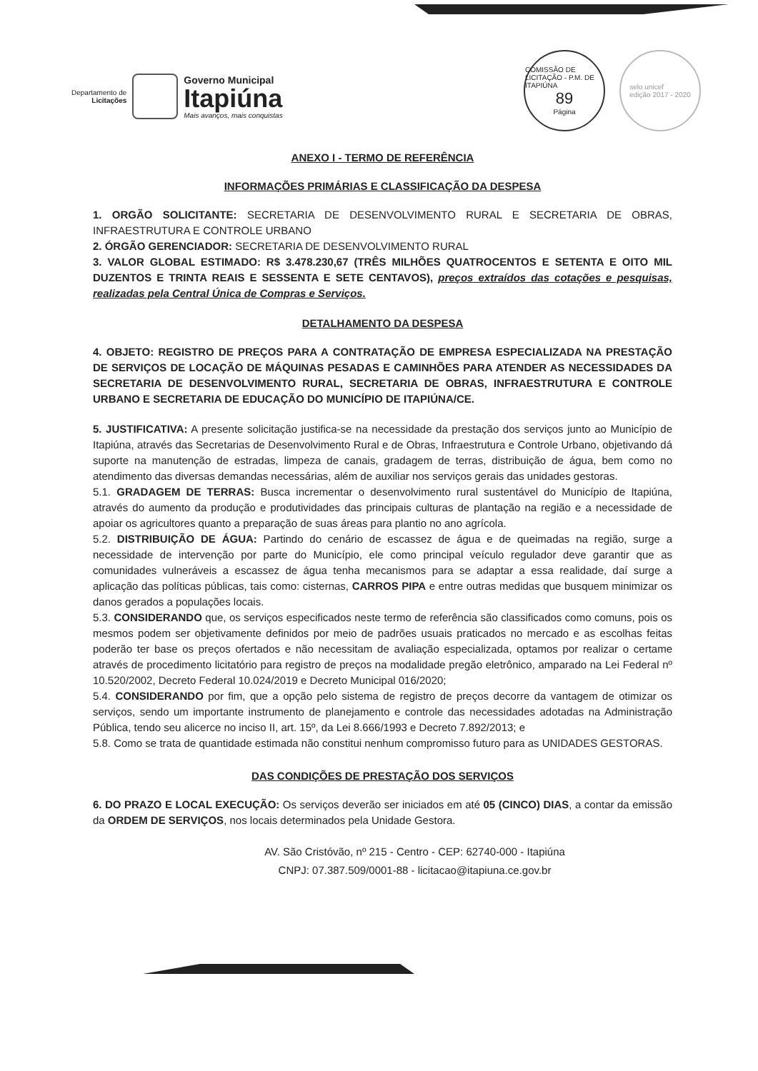Departamento de
Licitações
Governo Municipal
Itapiúna
Mais avanços, mais conquistas
COMISSÃO DE LICITAÇÃO - P.M. DE ITAPIÚNA
89
Página
selo unicef
edição 2017 - 2020
ANEXO I - TERMO DE REFERÊNCIA
INFORMAÇÕES PRIMÁRIAS E CLASSIFICAÇÃO DA DESPESA
1. ORGÃO SOLICITANTE: SECRETARIA DE DESENVOLVIMENTO RURAL E SECRETARIA DE OBRAS, INFRAESTRUTURA E CONTROLE URBANO
2. ÓRGÃO GERENCIADOR: SECRETARIA DE DESENVOLVIMENTO RURAL
3. VALOR GLOBAL ESTIMADO: R$ 3.478.230,67 (TRÊS MILHÕES QUATROCENTOS E SETENTA E OITO MIL DUZENTOS E TRINTA REAIS E SESSENTA E SETE CENTAVOS), preços extraídos das cotações e pesquisas, realizadas pela Central Única de Compras e Serviços.
DETALHAMENTO DA DESPESA
4. OBJETO: REGISTRO DE PREÇOS PARA A CONTRATAÇÃO DE EMPRESA ESPECIALIZADA NA PRESTAÇÃO DE SERVIÇOS DE LOCAÇÃO DE MÁQUINAS PESADAS E CAMINHÕES PARA ATENDER AS NECESSIDADES DA SECRETARIA DE DESENVOLVIMENTO RURAL, SECRETARIA DE OBRAS, INFRAESTRUTURA E CONTROLE URBANO E SECRETARIA DE EDUCAÇÃO DO MUNICÍPIO DE ITAPIÚNA/CE.
5. JUSTIFICATIVA: A presente solicitação justifica-se na necessidade da prestação dos serviços junto ao Município de Itapiúna, através das Secretarias de Desenvolvimento Rural e de Obras, Infraestrutura e Controle Urbano, objetivando dá suporte na manutenção de estradas, limpeza de canais, gradagem de terras, distribuição de água, bem como no atendimento das diversas demandas necessárias, além de auxiliar nos serviços gerais das unidades gestoras.
5.1. GRADAGEM DE TERRAS: Busca incrementar o desenvolvimento rural sustentável do Município de Itapiúna, através do aumento da produção e produtividades das principais culturas de plantação na região e a necessidade de apoiar os agricultores quanto a preparação de suas áreas para plantio no ano agrícola.
5.2. DISTRIBUIÇÃO DE ÁGUA: Partindo do cenário de escassez de água e de queimadas na região, surge a necessidade de intervenção por parte do Município, ele como principal veículo regulador deve garantir que as comunidades vulneráveis a escassez de água tenha mecanismos para se adaptar a essa realidade, daí surge a aplicação das políticas públicas, tais como: cisternas, CARROS PIPA e entre outras medidas que busquem minimizar os danos gerados a populações locais.
5.3. CONSIDERANDO que, os serviços especificados neste termo de referência são classificados como comuns, pois os mesmos podem ser objetivamente definidos por meio de padrões usuais praticados no mercado e as escolhas feitas poderão ter base os preços ofertados e não necessitam de avaliação especializada, optamos por realizar o certame através de procedimento licitatório para registro de preços na modalidade pregão eletrônico, amparado na Lei Federal nº 10.520/2002, Decreto Federal 10.024/2019 e Decreto Municipal 016/2020;
5.4. CONSIDERANDO por fim, que a opção pelo sistema de registro de preços decorre da vantagem de otimizar os serviços, sendo um importante instrumento de planejamento e controle das necessidades adotadas na Administração Pública, tendo seu alicerce no inciso II, art. 15º, da Lei 8.666/1993 e Decreto 7.892/2013; e
5.8. Como se trata de quantidade estimada não constitui nenhum compromisso futuro para as UNIDADES GESTORAS.
DAS CONDIÇÕES DE PRESTAÇÃO DOS SERVIÇOS
6. DO PRAZO E LOCAL EXECUÇÃO: Os serviços deverão ser iniciados em até 05 (CINCO) DIAS, a contar da emissão da ORDEM DE SERVIÇOS, nos locais determinados pela Unidade Gestora.
AV. São Cristóvão, nº 215 - Centro - CEP: 62740-000 - Itapiúna
CNPJ: 07.387.509/0001-88 - licitacao@itapiuna.ce.gov.br